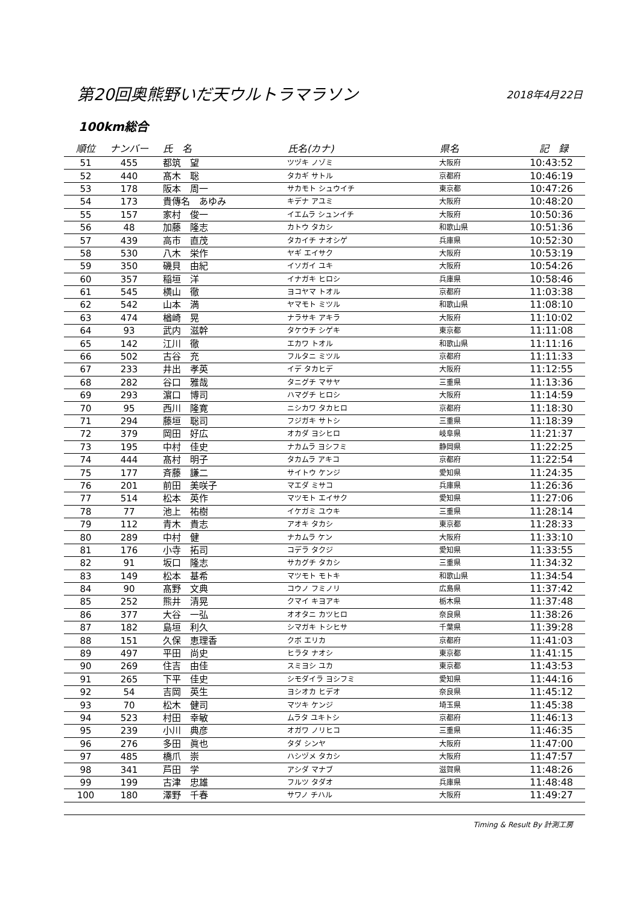第20回奥熊野いだ天ウルトラマラソン
2018年4月22日
100km総合
| 順位 | ナンバー | 氏 名 | 氏名(カナ) | 県名 | 記 録 |
| --- | --- | --- | --- | --- | --- |
| 51 | 455 | 都筑 望 | ツヅキ ノゾミ | 大阪府 | 10:43:52 |
| 52 | 440 | 髙木 聡 | タカギ サトル | 京都府 | 10:46:19 |
| 53 | 178 | 阪本 周一 | サカモト シュウイチ | 東京都 | 10:47:26 |
| 54 | 173 | 貴傳名 あゆみ | キデナ アユミ | 大阪府 | 10:48:20 |
| 55 | 157 | 家村 俊一 | イエムラ シュンイチ | 大阪府 | 10:50:36 |
| 56 | 48 | 加藤 隆志 | カトウ タカシ | 和歌山県 | 10:51:36 |
| 57 | 439 | 高市 直茂 | タカイチ ナオシゲ | 兵庫県 | 10:52:30 |
| 58 | 530 | 八木 栄作 | ヤギ エイサク | 大阪府 | 10:53:19 |
| 59 | 350 | 磯貝 由紀 | イソガイ ユキ | 大阪府 | 10:54:26 |
| 60 | 357 | 稲垣 洋 | イナガキ ヒロシ | 兵庫県 | 10:58:46 |
| 61 | 545 | 横山 徹 | ヨコヤマ トオル | 京都府 | 11:03:38 |
| 62 | 542 | 山本 満 | ヤマモト ミツル | 和歌山県 | 11:08:10 |
| 63 | 474 | 楢崎 晃 | ナラサキ アキラ | 大阪府 | 11:10:02 |
| 64 | 93 | 武内 滋幹 | タケウチ シゲキ | 東京都 | 11:11:08 |
| 65 | 142 | 江川 徹 | エカワ トオル | 和歌山県 | 11:11:16 |
| 66 | 502 | 古谷 充 | フルタニ ミツル | 京都府 | 11:11:33 |
| 67 | 233 | 井出 孝英 | イデ タカヒデ | 大阪府 | 11:12:55 |
| 68 | 282 | 谷口 雅哉 | タニグチ マサヤ | 三重県 | 11:13:36 |
| 69 | 293 | 濵口 博司 | ハマグチ ヒロシ | 大阪府 | 11:14:59 |
| 70 | 95 | 西川 隆寛 | ニシカワ タカヒロ | 京都府 | 11:18:30 |
| 71 | 294 | 藤垣 聡司 | フジガキ サトシ | 三重県 | 11:18:39 |
| 72 | 379 | 岡田 好広 | オカダ ヨシヒロ | 岐阜県 | 11:21:37 |
| 73 | 195 | 中村 佳史 | ナカムラ ヨシフミ | 静岡県 | 11:22:25 |
| 74 | 444 | 髙村 明子 | タカムラ アキコ | 京都府 | 11:22:54 |
| 75 | 177 | 斉藤 謙二 | サイトウ ケンジ | 愛知県 | 11:24:35 |
| 76 | 201 | 前田 美咲子 | マエダ ミサコ | 兵庫県 | 11:26:36 |
| 77 | 514 | 松本 英作 | マツモト エイサク | 愛知県 | 11:27:06 |
| 78 | 77 | 池上 祐樹 | イケガミ ユウキ | 三重県 | 11:28:14 |
| 79 | 112 | 青木 貴志 | アオキ タカシ | 東京都 | 11:28:33 |
| 80 | 289 | 中村 健 | ナカムラ ケン | 大阪府 | 11:33:10 |
| 81 | 176 | 小寺 拓司 | コデラ タクジ | 愛知県 | 11:33:55 |
| 82 | 91 | 坂口 隆志 | サカグチ タカシ | 三重県 | 11:34:32 |
| 83 | 149 | 松本 基希 | マツモト モトキ | 和歌山県 | 11:34:54 |
| 84 | 90 | 髙野 文典 | コウノ フミノリ | 広島県 | 11:37:42 |
| 85 | 252 | 熊井 清晃 | クマイ キヨアキ | 栃木県 | 11:37:48 |
| 86 | 377 | 大谷 一弘 | オオタニ カツヒロ | 奈良県 | 11:38:26 |
| 87 | 182 | 島垣 利久 | シマガキ トシヒサ | 千葉県 | 11:39:28 |
| 88 | 151 | 久保 恵理香 | クボ エリカ | 京都府 | 11:41:03 |
| 89 | 497 | 平田 尚史 | ヒラタ ナオシ | 東京都 | 11:41:15 |
| 90 | 269 | 住吉 由佳 | スミヨシ ユカ | 東京都 | 11:43:53 |
| 91 | 265 | 下平 佳史 | シモダイラ ヨシフミ | 愛知県 | 11:44:16 |
| 92 | 54 | 吉岡 英生 | ヨシオカ ヒデオ | 奈良県 | 11:45:12 |
| 93 | 70 | 松木 健司 | マツキ ケンジ | 埼玉県 | 11:45:38 |
| 94 | 523 | 村田 幸敏 | ムラタ ユキトシ | 京都府 | 11:46:13 |
| 95 | 239 | 小川 典彦 | オガワ ノリヒコ | 三重県 | 11:46:35 |
| 96 | 276 | 多田 眞也 | タダ シンヤ | 大阪府 | 11:47:00 |
| 97 | 485 | 橋爪 崇 | ハシヅメ タカシ | 大阪府 | 11:47:57 |
| 98 | 341 | 芦田 学 | アシダ マナブ | 滋賀県 | 11:48:26 |
| 99 | 199 | 古津 忠雄 | フルツ タダオ | 兵庫県 | 11:48:48 |
| 100 | 180 | 澤野 千春 | サワノ チハル | 大阪府 | 11:49:27 |
Timing & Result By 計測工房